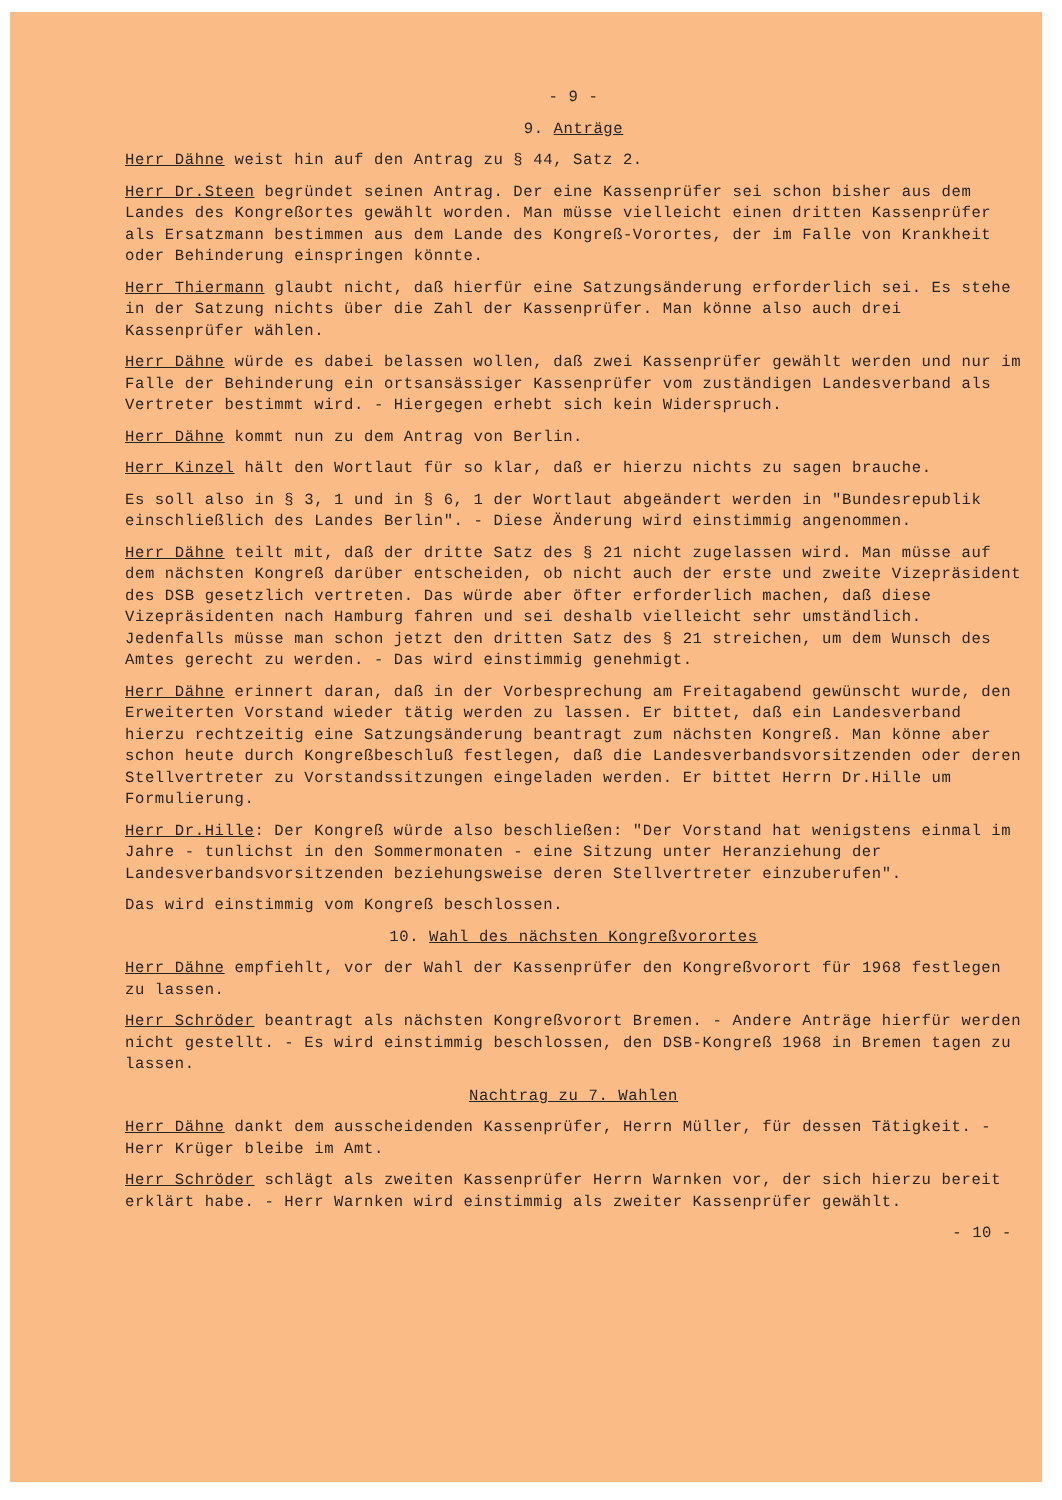- 9 -
9. Anträge
Herr Dähne weist hin auf den Antrag zu § 44, Satz 2.
Herr Dr.Steen begründet seinen Antrag. Der eine Kassenprüfer sei schon bisher aus dem Landes des Kongreßortes gewählt worden. Man müsse vielleicht einen dritten Kassenprüfer als Ersatzmann bestimmen aus dem Lande des Kongreß-Vorortes, der im Falle von Krankheit oder Behinderung einspringen könnte.
Herr Thiermann glaubt nicht, daß hierfür eine Satzungsänderung erforderlich sei. Es stehe in der Satzung nichts über die Zahl der Kassenprüfer. Man könne also auch drei Kassenprüfer wählen.
Herr Dähne würde es dabei belassen wollen, daß zwei Kassenprüfer gewählt werden und nur im Falle der Behinderung ein ortsansässiger Kassenprüfer vom zuständigen Landesverband als Vertreter bestimmt wird. - Hiergegen erhebt sich kein Widerspruch.
Herr Dähne kommt nun zu dem Antrag von Berlin.
Herr Kinzel hält den Wortlaut für so klar, daß er hierzu nichts zu sagen brauche.
Es soll also in § 3, 1 und in § 6, 1 der Wortlaut abgeändert werden in "Bundesrepublik einschließlich des Landes Berlin". - Diese Änderung wird einstimmig angenommen.
Herr Dähne teilt mit, daß der dritte Satz des § 21 nicht zugelassen wird. Man müsse auf dem nächsten Kongreß darüber entscheiden, ob nicht auch der erste und zweite Vizepräsident des DSB gesetzlich vertreten. Das würde aber öfter erforderlich machen, daß diese Vizepräsidenten nach Hamburg fahren und sei deshalb vielleicht sehr umständlich. Jedenfalls müsse man schon jetzt den dritten Satz des § 21 streichen, um dem Wunsch des Amtes gerecht zu werden. - Das wird einstimmig genehmigt.
Herr Dähne erinnert daran, daß in der Vorbesprechung am Freitagabend gewünscht wurde, den Erweiterten Vorstand wieder tätig werden zu lassen. Er bittet, daß ein Landesverband hierzu rechtzeitig eine Satzungsänderung beantragt zum nächsten Kongreß. Man könne aber schon heute durch Kongreßbeschluß festlegen, daß die Landesverbandsvorsitzenden oder deren Stellvertreter zu Vorstandssitzungen eingeladen werden. Er bittet Herrn Dr.Hille um Formulierung.
Herr Dr.Hille: Der Kongreß würde also beschließen: "Der Vorstand hat wenigstens einmal im Jahre - tunlichst in den Sommermonaten - eine Sitzung unter Heranziehung der Landesverbandsvorsitzenden beziehungsweise deren Stellvertreter einzuberufen".
Das wird einstimmig vom Kongreß beschlossen.
10. Wahl des nächsten Kongreßvorortes
Herr Dähne empfiehlt, vor der Wahl der Kassenprüfer den Kongreßvorort für 1968 festlegen zu lassen.
Herr Schröder beantragt als nächsten Kongreßvorort Bremen. - Andere Anträge hierfür werden nicht gestellt. - Es wird einstimmig beschlossen, den DSB-Kongreß 1968 in Bremen tagen zu lassen.
Nachtrag zu 7. Wahlen
Herr Dähne dankt dem ausscheidenden Kassenprüfer, Herrn Müller, für dessen Tätigkeit. - Herr Krüger bleibe im Amt.
Herr Schröder schlägt als zweiten Kassenprüfer Herrn Warnken vor, der sich hierzu bereit erklärt habe. - Herr Warnken wird einstimmig als zweiter Kassenprüfer gewählt.
- 10 -